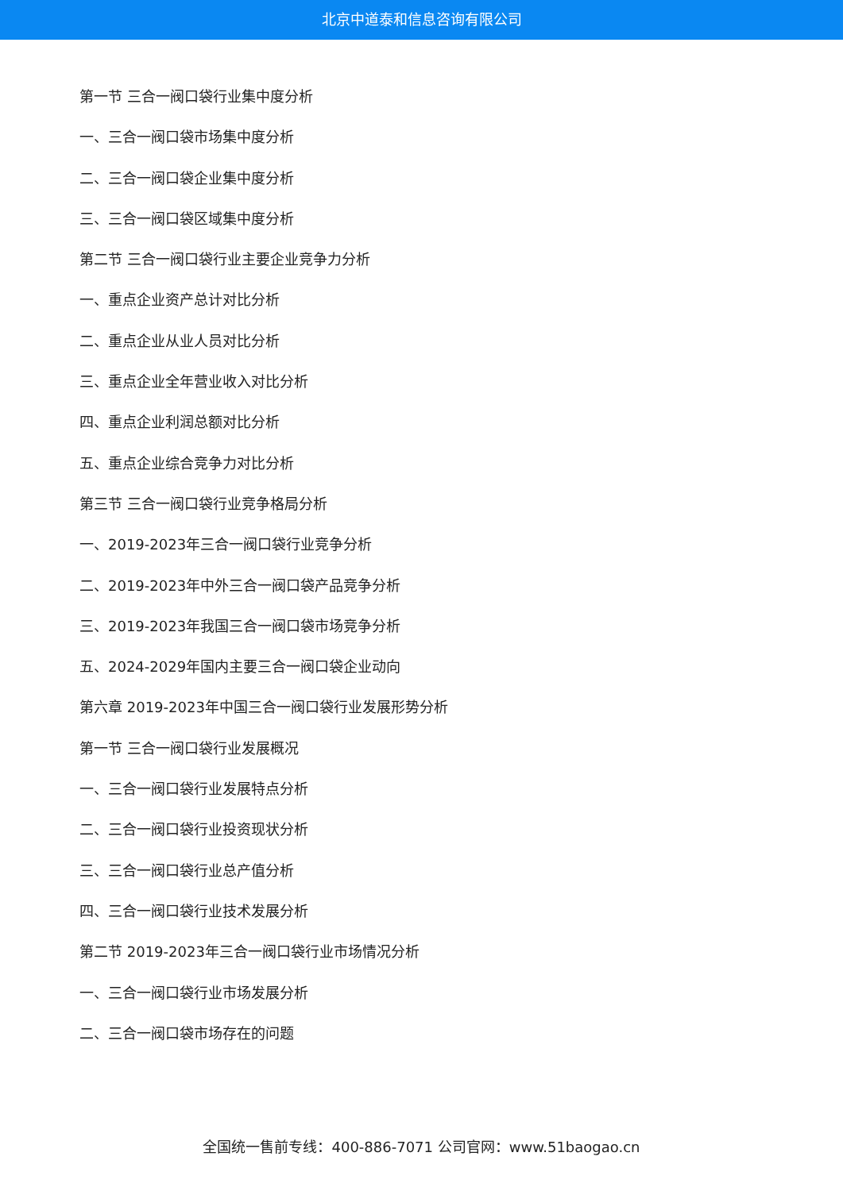北京中道泰和信息咨询有限公司
第一节 三合一阀口袋行业集中度分析
一、三合一阀口袋市场集中度分析
二、三合一阀口袋企业集中度分析
三、三合一阀口袋区域集中度分析
第二节 三合一阀口袋行业主要企业竞争力分析
一、重点企业资产总计对比分析
二、重点企业从业人员对比分析
三、重点企业全年营业收入对比分析
四、重点企业利润总额对比分析
五、重点企业综合竞争力对比分析
第三节 三合一阀口袋行业竞争格局分析
一、2019-2023年三合一阀口袋行业竞争分析
二、2019-2023年中外三合一阀口袋产品竞争分析
三、2019-2023年我国三合一阀口袋市场竞争分析
五、2024-2029年国内主要三合一阀口袋企业动向
第六章 2019-2023年中国三合一阀口袋行业发展形势分析
第一节 三合一阀口袋行业发展概况
一、三合一阀口袋行业发展特点分析
二、三合一阀口袋行业投资现状分析
三、三合一阀口袋行业总产值分析
四、三合一阀口袋行业技术发展分析
第二节 2019-2023年三合一阀口袋行业市场情况分析
一、三合一阀口袋行业市场发展分析
二、三合一阀口袋市场存在的问题
全国统一售前专线：400-886-7071 公司官网：www.51baogao.cn